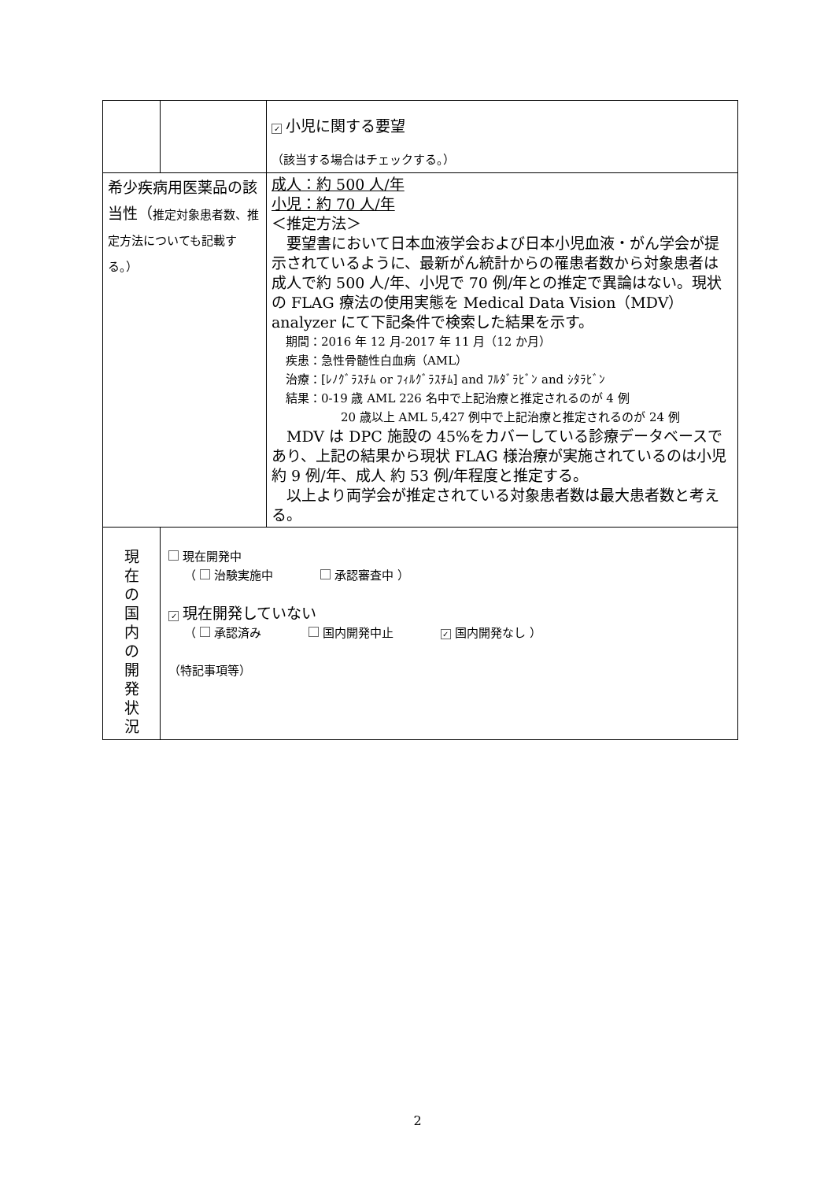| | | ✓ 小児に関する要望 （該当する場合はチェックする。） |
| 希少疾病用医薬品の該当性（ 推定対象患者数、推定方法についても記載する。） | | 成人：約 500 人/年 小児：約 70 人/年 ＜推定方法＞ 要望書において日本血液学会および日本小児血液・がん学会が提示されているように、最新がん統計からの罹患者数から対象患者は成人で約 500 人/年、小児で 70 例/年との推定で異論はない。現状の FLAG 療法の使用実態を Medical Data Vision（MDV）analyzer にて下記条件で検索した結果を示す。 期間：2016 年 12 月-2017 年 11 月（12 か月） 疾患：急性骨髄性白血病（AML） 治療：[ﾚﾉｸﾞﾗｽﾁﾑ or ﾌｨﾙｸﾞﾗｽﾁﾑ] and ﾌﾙﾀﾞﾗﾋﾞﾝ and ｼﾀﾗﾋﾞﾝ 結果：0-19 歳 AML 226 名中で上記治療と推定されるのが 4 例 20 歳以上 AML 5,427 例中で上記治療と推定されるのが 24 例 MDV は DPC 施設の 45%をカバーしている診療データベースであり、上記の結果から現状 FLAG 様治療が実施されているのは小児 約 9 例/年、成人 約 53 例/年程度と推定する。 以上より両学会が推定されている対象患者数は最大患者数と考える。 |
| 現 在 の 国 内 の 開 発 状 況 | 現在開発中 （ 治験実施中 承認審査中 ） ✓ 現在開発していない （ 承認済み 国内開発中止 ✓ 国内開発なし ） （特記事項等） | |
2